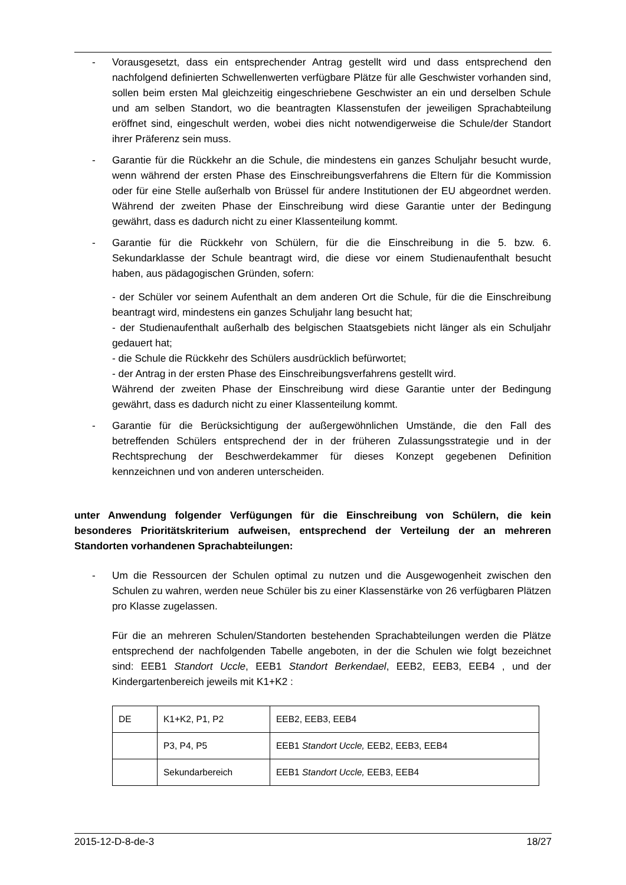- Vorausgesetzt, dass ein entsprechender Antrag gestellt wird und dass entsprechend den nachfolgend definierten Schwellenwerten verfügbare Plätze für alle Geschwister vorhanden sind, sollen beim ersten Mal gleichzeitig eingeschriebene Geschwister an ein und derselben Schule und am selben Standort, wo die beantragten Klassenstufen der jeweiligen Sprachabteilung eröffnet sind, eingeschult werden, wobei dies nicht notwendigerweise die Schule/der Standort ihrer Präferenz sein muss.
- Garantie für die Rückkehr an die Schule, die mindestens ein ganzes Schuljahr besucht wurde, wenn während der ersten Phase des Einschreibungsverfahrens die Eltern für die Kommission oder für eine Stelle außerhalb von Brüssel für andere Institutionen der EU abgeordnet werden. Während der zweiten Phase der Einschreibung wird diese Garantie unter der Bedingung gewährt, dass es dadurch nicht zu einer Klassenteilung kommt.
- Garantie für die Rückkehr von Schülern, für die die Einschreibung in die 5. bzw. 6. Sekundarklasse der Schule beantragt wird, die diese vor einem Studienaufenthalt besucht haben, aus pädagogischen Gründen, sofern:
- der Schüler vor seinem Aufenthalt an dem anderen Ort die Schule, für die die Einschreibung beantragt wird, mindestens ein ganzes Schuljahr lang besucht hat;
- der Studienaufenthalt außerhalb des belgischen Staatsgebiets nicht länger als ein Schuljahr gedauert hat;
- die Schule die Rückkehr des Schülers ausdrücklich befürwortet;
- der Antrag in der ersten Phase des Einschreibungsverfahrens gestellt wird.
Während der zweiten Phase der Einschreibung wird diese Garantie unter der Bedingung gewährt, dass es dadurch nicht zu einer Klassenteilung kommt.
- Garantie für die Berücksichtigung der außergewöhnlichen Umstände, die den Fall des betreffenden Schülers entsprechend der in der früheren Zulassungsstrategie und in der Rechtsprechung der Beschwerdekammer für dieses Konzept gegebenen Definition kennzeichnen und von anderen unterscheiden.
unter Anwendung folgender Verfügungen für die Einschreibung von Schülern, die kein besonderes Prioritätskriterium aufweisen, entsprechend der Verteilung der an mehreren Standorten vorhandenen Sprachabteilungen:
- Um die Ressourcen der Schulen optimal zu nutzen und die Ausgewogenheit zwischen den Schulen zu wahren, werden neue Schüler bis zu einer Klassenstärke von 26 verfügbaren Plätzen pro Klasse zugelassen.
Für die an mehreren Schulen/Standorten bestehenden Sprachabteilungen werden die Plätze entsprechend der nachfolgenden Tabelle angeboten, in der die Schulen wie folgt bezeichnet sind: EEB1 Standort Uccle, EEB1 Standort Berkendael, EEB2, EEB3, EEB4 , und der Kindergartenbereich jeweils mit K1+K2 :
| DE | K1+K2, P1, P2 | EEB2, EEB3, EEB4 |
| | P3, P4, P5 | EEB1 Standort Uccle, EEB2, EEB3, EEB4 |
| | Sekundarbereich | EEB1 Standort Uccle, EEB3, EEB4 |
2015-12-D-8-de-3 18/27